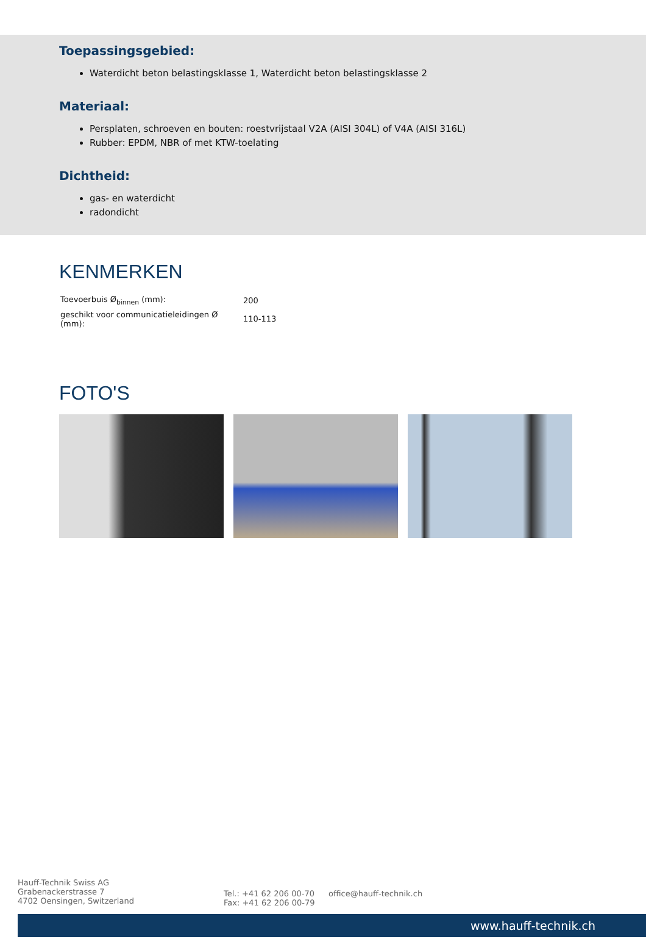Toepassingsgebied:
Waterdicht beton belastingsklasse 1, Waterdicht beton belastingsklasse 2
Materiaal:
Persplaten, schroeven en bouten: roestvrijstaal V2A (AISI 304L) of V4A (AISI 316L)
Rubber: EPDM, NBR of met KTW-toelating
Dichtheid:
gas- en waterdicht
radondicht
KENMERKEN
| Toevoerbuis Ø<sub>binnen</sub> (mm): | 200 |
| geschikt voor communicatieleidingen Ø (mm): | 110-113 |
FOTO'S
Hauff-Technik Swiss AG
Grabenackerstrasse 7
4702 Oensingen, Switzerland
Tel.: +41 62 206 00-70
Fax: +41 62 206 00-79
office@hauff-technik.ch
www.hauff-technik.ch